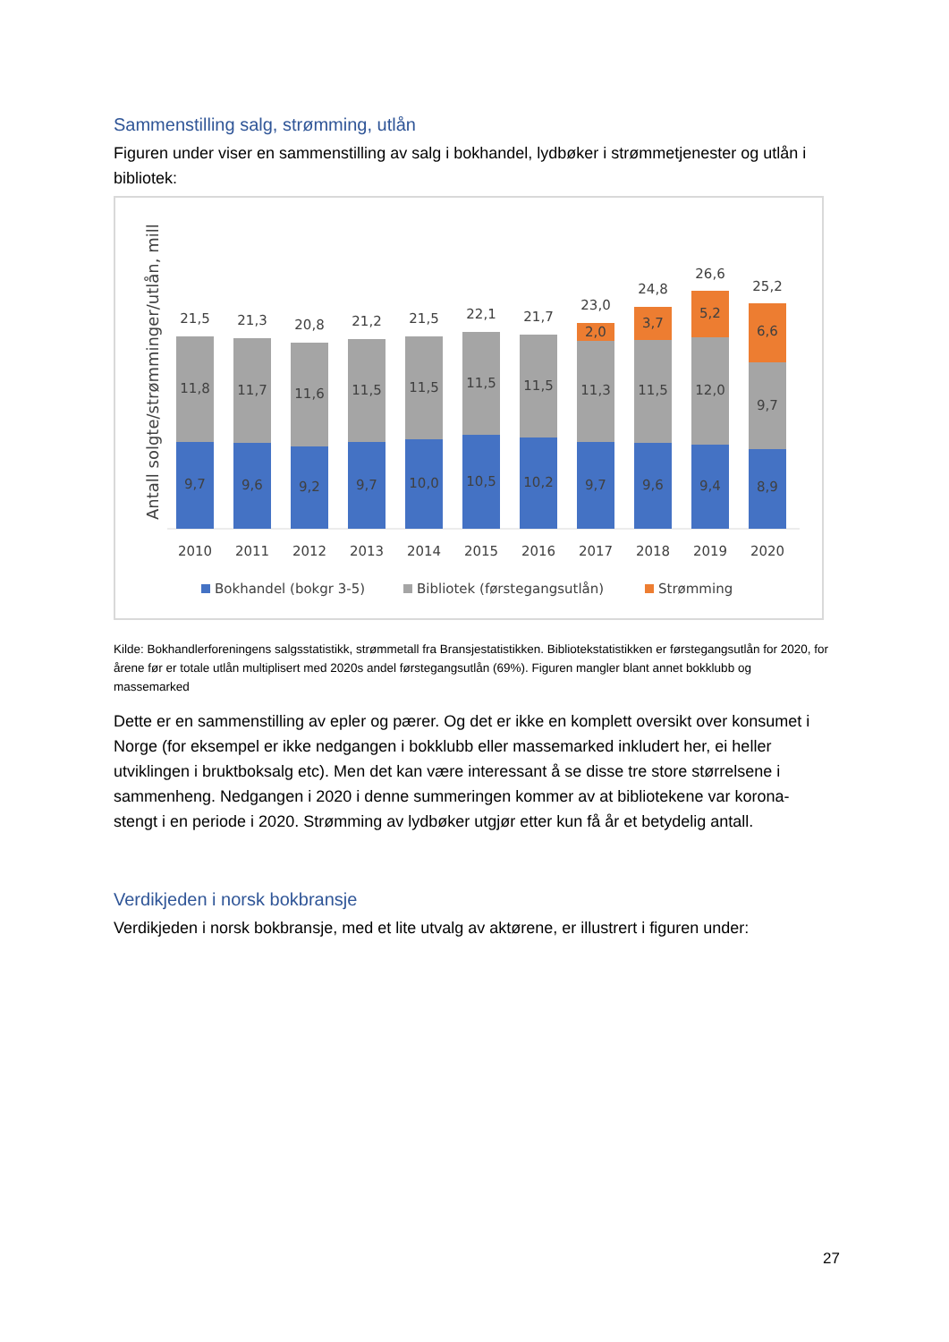Sammenstilling salg, strømming, utlån
Figuren under viser en sammenstilling av salg i bokhandel, lydbøker i strømmetjenester og utlån i bibliotek:
Antall solgte/strømminger/utlån, mill
9,7
11,8
21,5
2010
9,6
11,7
21,3
2011
9,2
11,6
20,8
2012
9,7
11,5
21,2
2013
10,0
11,5
21,5
2014
10,5
11,5
22,1
2015
10,2
11,5
21,7
2016
9,7
11,3
2,0
23,0
2017
9,6
11,5
3,7
24,8
2018
9,4
12,0
5,2
26,6
2019
8,9
9,7
6,6
25,2
2020
Bokhandel (bokgr 3-5)
Bibliotek (førstegangsutlån)
Strømming
Kilde: Bokhandlerforeningens salgsstatistikk, strømmetall fra Bransjestatistikken. Bibliotekstatistikken er førstegangsutlån for 2020, for årene før er totale utlån multiplisert med 2020s andel førstegangsutlån (69%). Figuren mangler blant annet bokklubb og massemarked
Dette er en sammenstilling av epler og pærer. Og det er ikke en komplett oversikt over konsumet i Norge (for eksempel er ikke nedgangen i bokklubb eller massemarked inkludert her, ei heller utviklingen i bruktboksalg etc). Men det kan være interessant å se disse tre store størrelsene i sammenheng. Nedgangen i 2020 i denne summeringen kommer av at bibliotekene var korona-stengt i en periode i 2020. Strømming av lydbøker utgjør etter kun få år et betydelig antall.
Verdikjeden i norsk bokbransje
Verdikjeden i norsk bokbransje, med et lite utvalg av aktørene, er illustrert i figuren under:
27